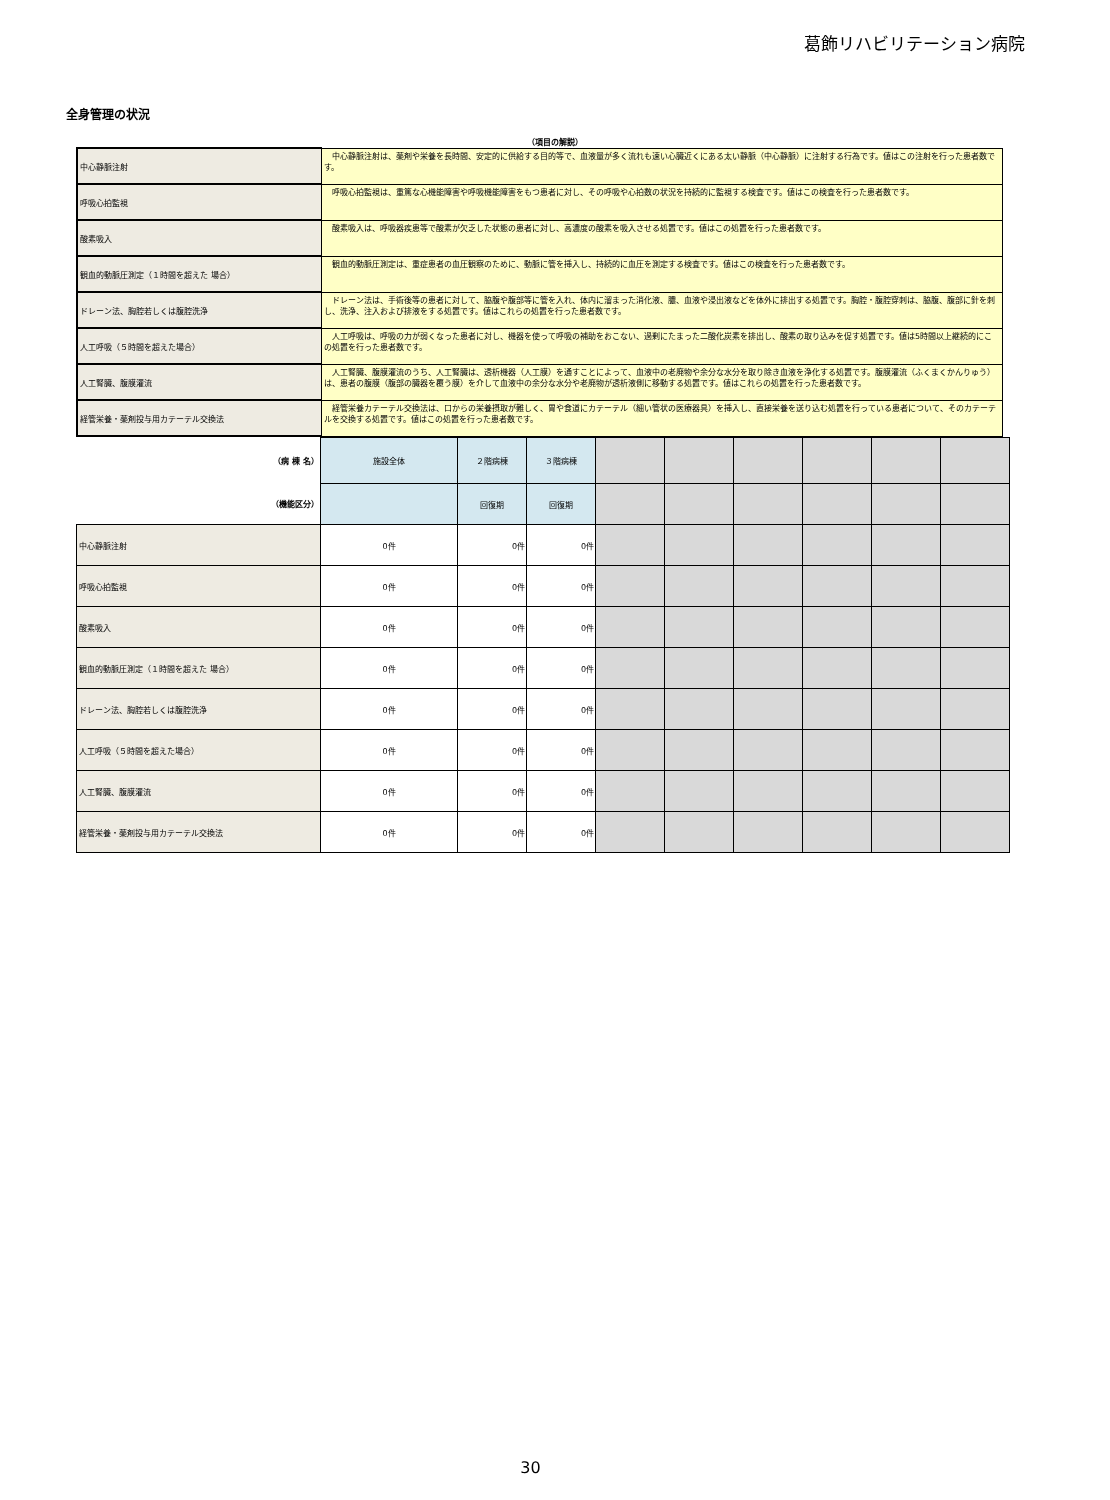葛飾リハビリテーション病院
全身管理の状況
（項目の解説）
| 中心静脈注射 | 中心静脈注射は、薬剤や栄養を長時間、安定的に供給する目的等で、血液量が多く流れも速い心臓近くにある太い静脈（中心静脈）に注射する行為です。値はこの注射を行った患者数です。 |
| 呼吸心拍監視 | 呼吸心拍監視は、重篤な心機能障害や呼吸機能障害をもつ患者に対し、その呼吸や心拍数の状況を持続的に監視する検査です。値はこの検査を行った患者数です。 |
| 酸素吸入 | 酸素吸入は、呼吸器疾患等で酸素が欠乏した状態の患者に対し、高濃度の酸素を吸入させる処置です。値はこの処置を行った患者数です。 |
| 観血的動脈圧測定（１時間を超えた 場合） | 観血的動脈圧測定は、重症患者の血圧観察のために、動脈に管を挿入し、持続的に血圧を測定する検査です。値はこの検査を行った患者数です。 |
| ドレーン法、胸腔若しくは腹腔洗浄 | ドレーン法は、手術後等の患者に対して、脇腹や腹部等に管を入れ、体内に溜まった消化液、膿、血液や浸出液などを体外に排出する処置です。胸腔・腹腔穿刺は、脇腹、腹部に針を刺し、洗浄、注入および排液をする処置です。値はこれらの処置を行った患者数です。 |
| 人工呼吸（５時間を超えた場合） | 人工呼吸は、呼吸の力が弱くなった患者に対し、機器を使って呼吸の補助をおこない、過剰にたまった二酸化炭素を排出し、酸素の取り込みを促す処置です。値は5時間以上継続的にこの処置を行った患者数です。 |
| 人工腎臓、腹膜灌流 | 人工腎臓、腹膜灌流のうち、人工腎臓は、透析機器（人工膜）を通すことによって、血液中の老廃物や余分な水分を取り除き血液を浄化する処置です。腹膜灌流（ふくまくかんりゅう）は、患者の腹膜（腹部の臓器を覆う膜）を介して血液中の余分な水分や老廃物が透析液側に移動する処置です。値はこれらの処置を行った患者数です。 |
| 経管栄養・薬剤投与用カテーテル交換法 | 経管栄養カテーテル交換法は、口からの栄養摂取が難しく、胃や食道にカテーテル（細い管状の医療器具）を挿入し、直接栄養を送り込む処置を行っている患者について、そのカテーテルを交換する処置です。値はこの処置を行った患者数です。 |
| （病 棟 名） | 施設全体 | ２階病棟 | ３階病棟 | | | | | | |
| （機能区分） | | 回復期 | 回復期 | | | | | | |
| 中心静脈注射 | 0件 | 0件 | 0件 | | | | | | |
| 呼吸心拍監視 | 0件 | 0件 | 0件 | | | | | | |
| 酸素吸入 | 0件 | 0件 | 0件 | | | | | | |
| 観血的動脈圧測定（１時間を超えた 場合） | 0件 | 0件 | 0件 | | | | | | |
| ドレーン法、胸腔若しくは腹腔洗浄 | 0件 | 0件 | 0件 | | | | | | |
| 人工呼吸（５時間を超えた場合） | 0件 | 0件 | 0件 | | | | | | |
| 人工腎臓、腹膜灌流 | 0件 | 0件 | 0件 | | | | | | |
| 経管栄養・薬剤投与用カテーテル交換法 | 0件 | 0件 | 0件 | | | | | | |
30